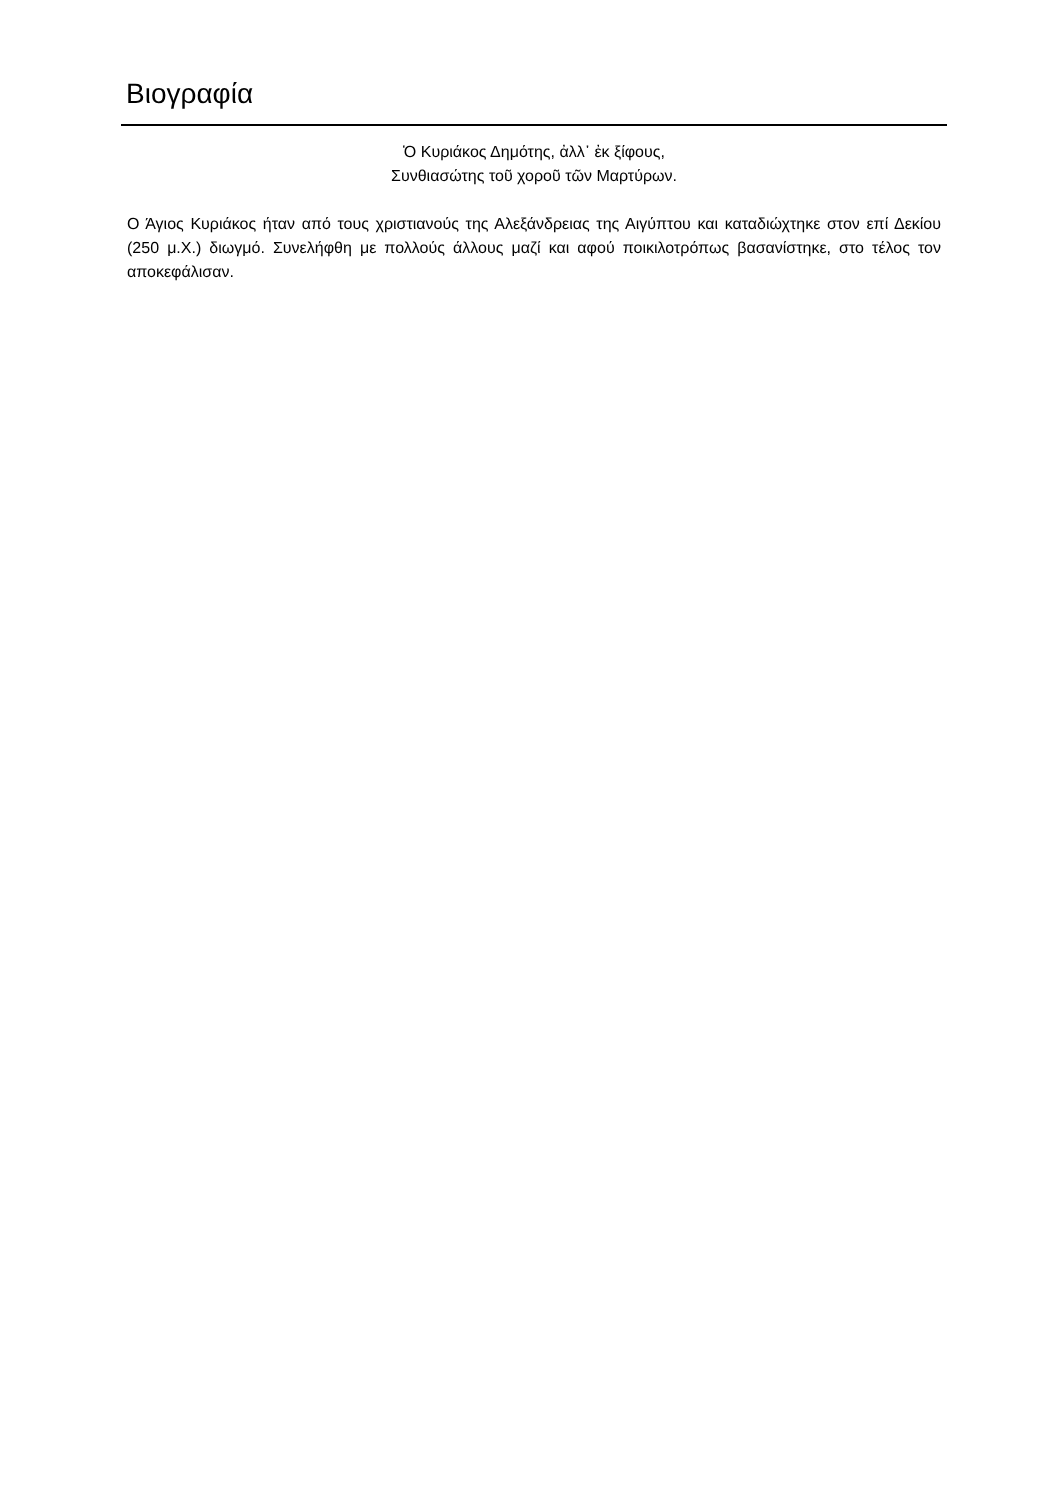Βιογραφία
Ὁ Κυριάκος Δημότης, ἀλλ᾽ ἐκ ξίφους,
Συνθιασώτης τοῦ χοροῦ τῶν Μαρτύρων.
Ο Άγιος Κυριάκος ήταν από τους χριστιανούς της Αλεξάνδρειας της Αιγύπτου και καταδιώχτηκε στον επί Δεκίου (250 μ.Χ.) διωγμό. Συνελήφθη με πολλούς άλλους μαζί και αφού ποικιλοτρόπως βασανίστηκε, στο τέλος τον αποκεφάλισαν.